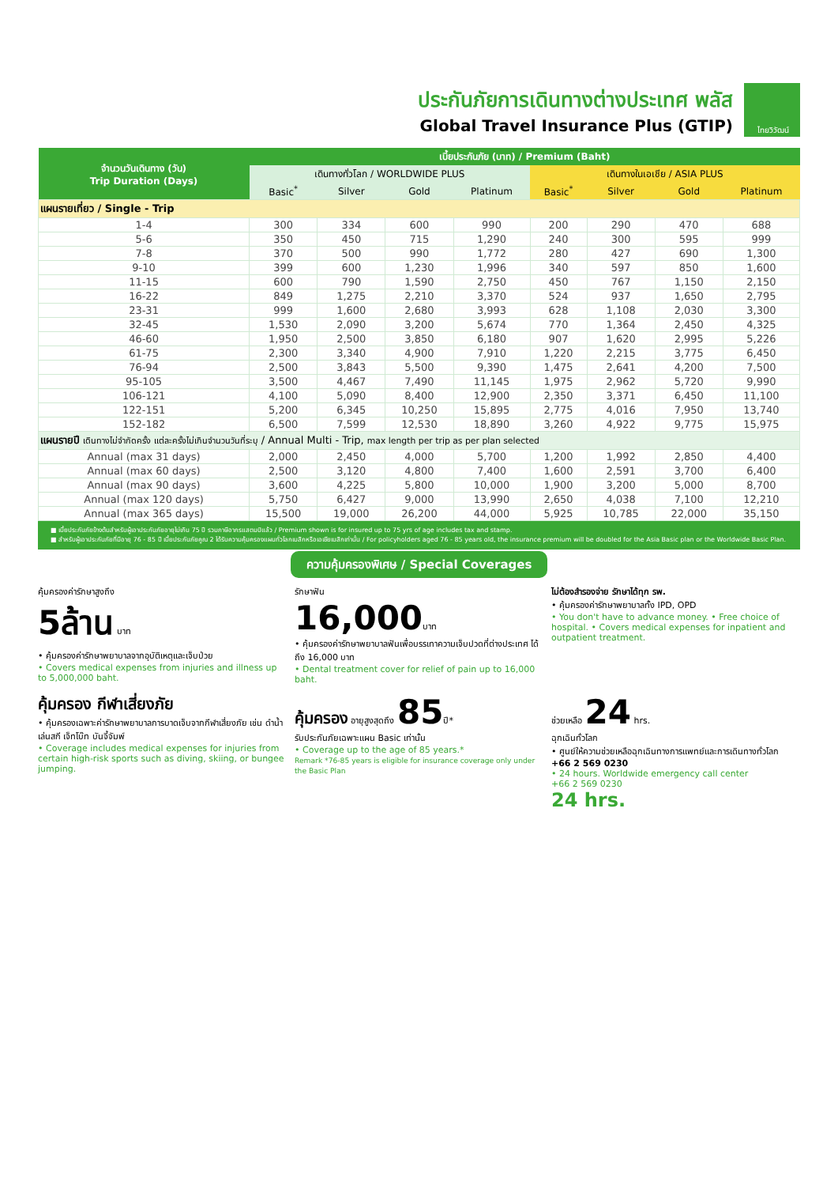ประกันภัยการเดินทางต่างประเทศ พลัส
Global Travel Insurance Plus (GTIP)
ไทยวิวัฒน์
| จำนวนวันเดินทาง (วัน) Trip Duration (Days) | เบี้ยประกันภัย (บาท) / Premium (Baht) | | | | | | | |
| --- | --- | --- | --- | --- | --- | --- | --- | --- |
| | เดินทางทั่วโลก / WORLDWIDE PLUS | | | | เดินทางในเอเชีย / ASIA PLUS | | | |
| | Basic<sup>*</sup> | Silver | Gold | Platinum | Basic<sup>*</sup> | Silver | Gold | Platinum |
| แผนรายเที่ยว / Single - Trip | | | | | | | | |
| 1-4 | 300 | 334 | 600 | 990 | 200 | 290 | 470 | 688 |
| 5-6 | 350 | 450 | 715 | 1,290 | 240 | 300 | 595 | 999 |
| 7-8 | 370 | 500 | 990 | 1,772 | 280 | 427 | 690 | 1,300 |
| 9-10 | 399 | 600 | 1,230 | 1,996 | 340 | 597 | 850 | 1,600 |
| 11-15 | 600 | 790 | 1,590 | 2,750 | 450 | 767 | 1,150 | 2,150 |
| 16-22 | 849 | 1,275 | 2,210 | 3,370 | 524 | 937 | 1,650 | 2,795 |
| 23-31 | 999 | 1,600 | 2,680 | 3,993 | 628 | 1,108 | 2,030 | 3,300 |
| 32-45 | 1,530 | 2,090 | 3,200 | 5,674 | 770 | 1,364 | 2,450 | 4,325 |
| 46-60 | 1,950 | 2,500 | 3,850 | 6,180 | 907 | 1,620 | 2,995 | 5,226 |
| 61-75 | 2,300 | 3,340 | 4,900 | 7,910 | 1,220 | 2,215 | 3,775 | 6,450 |
| 76-94 | 2,500 | 3,843 | 5,500 | 9,390 | 1,475 | 2,641 | 4,200 | 7,500 |
| 95-105 | 3,500 | 4,467 | 7,490 | 11,145 | 1,975 | 2,962 | 5,720 | 9,990 |
| 106-121 | 4,100 | 5,090 | 8,400 | 12,900 | 2,350 | 3,371 | 6,450 | 11,100 |
| 122-151 | 5,200 | 6,345 | 10,250 | 15,895 | 2,775 | 4,016 | 7,950 | 13,740 |
| 152-182 | 6,500 | 7,599 | 12,530 | 18,890 | 3,260 | 4,922 | 9,775 | 15,975 |
| แผนรายปี เดินทางไม่จำกัดครั้ง แต่ละครั้งไม่เกินจำนวนวันที่ระบุ / Annual Multi - Trip, max length per trip as per plan selected | | | | | | | | |
| Annual (max 31 days) | 2,000 | 2,450 | 4,000 | 5,700 | 1,200 | 1,992 | 2,850 | 4,400 |
| Annual (max 60 days) | 2,500 | 3,120 | 4,800 | 7,400 | 1,600 | 2,591 | 3,700 | 6,400 |
| Annual (max 90 days) | 3,600 | 4,225 | 5,800 | 10,000 | 1,900 | 3,200 | 5,000 | 8,700 |
| Annual (max 120 days) | 5,750 | 6,427 | 9,000 | 13,990 | 2,650 | 4,038 | 7,100 | 12,210 |
| Annual (max 365 days) | 15,500 | 19,000 | 26,200 | 44,000 | 5,925 | 10,785 | 22,000 | 35,150 |
■ เบี้ยประกันภัยข้างต้นสำหรับผู้เอาประกันภัยอายุไม่เกิน 75 ปี รวมภาษีอากรแสตมป์แล้ว / Premium shown is for insured up to 75 yrs of age includes tax and stamp.
■ สำหรับผู้เอาประกันภัยที่มีอายุ 76 - 85 ปี เบี้ยประกันภัยคูณ 2 ได้รับความคุ้มครองแผนทั่วโลกเบสิกหรือเอเชียเบสิกเท่านั้น / For policyholders aged 76 - 85 years old, the insurance premium will be doubled for the Asia Basic plan or the Worldwide Basic Plan.
ความคุ้มครองพิเศษ / Special Coverages
คุ้มครองค่ารักษาสูงถึง
5ล้าน บาท
• คุ้มครองค่ารักษาพยาบาลจากอุบัติเหตุและเจ็บป่วย
• Covers medical expenses from injuries and illness up to 5,000,000 baht.
รักษาฟัน
16,000บาท
• คุ้มครองค่ารักษาพยาบาลฟันเพื่อบรรเทาความเจ็บปวดที่ต่างประเทศ ได้ถึง 16,000 บาท
• Dental treatment cover for relief of pain up to 16,000 baht.
ไม่ต้องสำรองจ่าย รักษาได้ทุก รพ.
• คุ้มครองค่ารักษาพยาบาลทั้ง IPD, OPD
• You don't have to advance money. • Free choice of hospital. • Covers medical expenses for inpatient and outpatient treatment.
คุ้มครอง กีฬาเสี่ยงภัย
• คุ้มครองเฉพาะค่ารักษาพยาบาลการบาดเจ็บจากกีฬาเสี่ยงภัย เช่น ดำน้ำ เล่นสกี เจ็ทโบ๊ท บันจี้จัมพ์
• Coverage includes medical expenses for injuries from certain high-risk sports such as diving, skiing, or bungee jumping.
คุ้มครอง อายุสูงสุดถึง 85ปี*
รับประกันภัยเฉพาะแผน Basic เท่านั้น
• Coverage up to the age of 85 years.*
Remark *76-85 years is eligible for insurance coverage only under the Basic Plan
ช่วยเหลือ 24 hrs.
ฉุกเฉินทั่วโลก
• ศูนย์ให้ความช่วยเหลือฉุกเฉินทางการแพทย์และการเดินทางทั่วโลก
+66 2 569 0230
• 24 hours. Worldwide emergency call center
+66 2 569 0230
24 hrs.